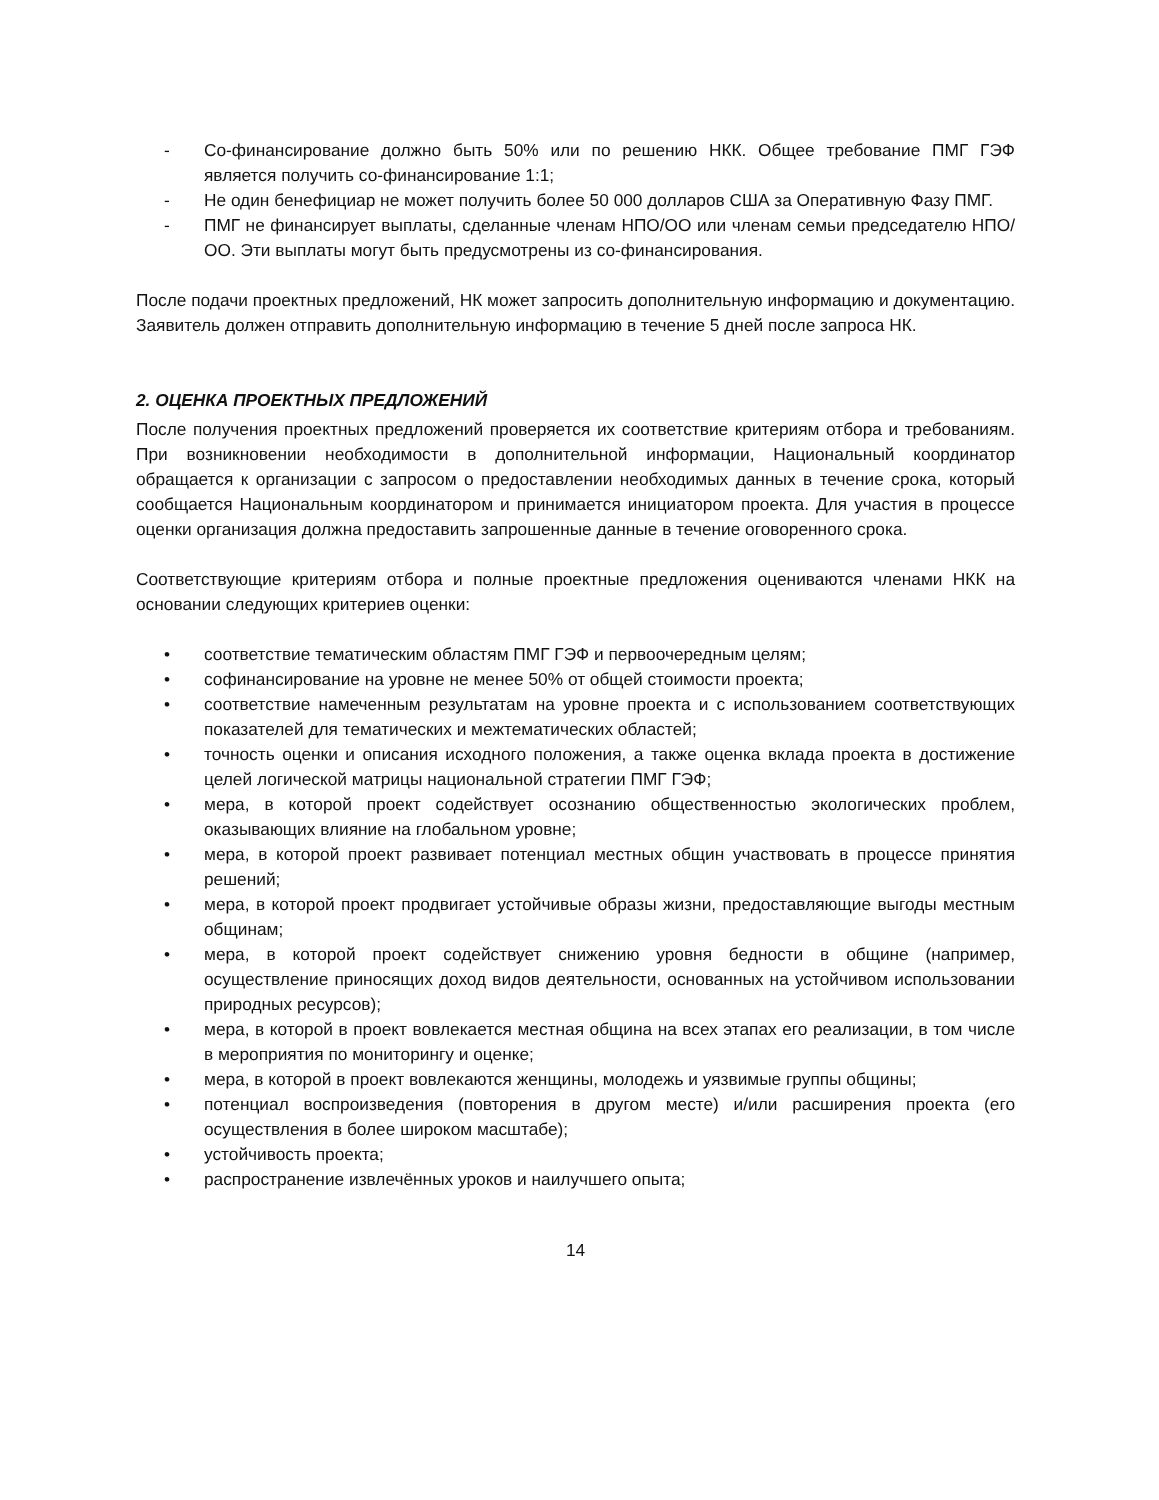- Со-финансирование должно быть 50% или по решению НКК. Общее требование ПМГ ГЭФ является получить со-финансирование 1:1;
- Не один бенефициар не может получить более 50 000 долларов США за Оперативную Фазу ПМГ.
- ПМГ не финансирует выплаты, сделанные членам НПО/ОО или членам семьи председателю НПО/ОО. Эти выплаты могут быть предусмотрены из со-финансирования.
После подачи проектных предложений, НК может запросить дополнительную информацию и документацию. Заявитель должен отправить дополнительную информацию в течение 5 дней после запроса НК.
2. ОЦЕНКА ПРОЕКТНЫХ ПРЕДЛОЖЕНИЙ
После получения проектных предложений проверяется их соответствие критериям отбора и требованиям. При возникновении необходимости в дополнительной информации, Национальный координатор обращается к организации с запросом о предоставлении необходимых данных в течение срока, который сообщается Национальным координатором и принимается инициатором проекта. Для участия в процессе оценки организация должна предоставить запрошенные данные в течение оговоренного срока.
Соответствующие критериям отбора и полные проектные предложения оцениваются членами НКК на основании следующих критериев оценки:
• соответствие тематическим областям ПМГ ГЭФ и первоочередным целям;
• софинансирование на уровне не менее 50% от общей стоимости проекта;
• соответствие намеченным результатам на уровне проекта и с использованием соответствующих показателей для тематических и межтематических областей;
• точность оценки и описания исходного положения, а также оценка вклада проекта в достижение целей логической матрицы национальной стратегии ПМГ ГЭФ;
• мера, в которой проект содействует осознанию общественностью экологических проблем, оказывающих влияние на глобальном уровне;
• мера, в которой проект развивает потенциал местных общин участвовать в процессе принятия решений;
• мера, в которой проект продвигает устойчивые образы жизни, предоставляющие выгоды местным общинам;
• мера, в которой проект содействует снижению уровня бедности в общине (например, осуществление приносящих доход видов деятельности, основанных на устойчивом использовании природных ресурсов);
• мера, в которой в проект вовлекается местная община на всех этапах его реализации, в том числе в мероприятия по мониторингу и оценке;
• мера, в которой в проект вовлекаются женщины, молодежь и уязвимые группы общины;
• потенциал воспроизведения (повторения в другом месте) и/или расширения проекта (его осуществления в более широком масштабе);
• устойчивость проекта;
• распространение извлечённых уроков и наилучшего опыта;
14